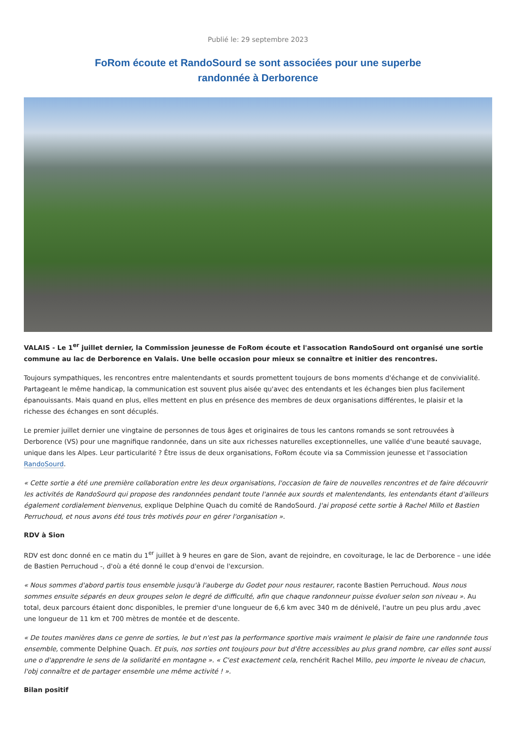Publié le: 29 septembre 2023
FoRom écoute et RandoSourd se sont associées pour une superbe
randonnée à Derborence
VALAIS - Le 1<sup>er</sup> juillet dernier, la Commission jeunesse de FoRom écoute et l'assocation RandoSourd ont organisé une sortie commune au lac de Derborence en Valais. Une belle occasion pour mieux se connaître et initier des rencontres.
Toujours sympathiques, les rencontres entre malentendants et sourds promettent toujours de bons moments d'échange et de convivialité. Partageant le même handicap, la communication est souvent plus aisée qu'avec des entendants et les échanges bien plus facilement épanouissants. Mais quand en plus, elles mettent en plus en présence des membres de deux organisations différentes, le plaisir et la richesse des échanges en sont décuplés.
Le premier juillet dernier une vingtaine de personnes de tous âges et originaires de tous les cantons romands se sont retrouvées à Derborence (VS) pour une magnifique randonnée, dans un site aux richesses naturelles exceptionnelles, une vallée d'une beauté sauvage, unique dans les Alpes. Leur particularité ? Être issus de deux organisations, FoRom écoute via sa Commission jeunesse et l'association RandoSourd.
« Cette sortie a été une première collaboration entre les deux organisations, l'occasion de faire de nouvelles rencontres et de faire découvrir les activités de RandoSourd qui propose des randonnées pendant toute l'année aux sourds et malentendants, les entendants étant d'ailleurs également cordialement bienvenus, explique Delphine Quach du comité de RandoSourd. J'ai proposé cette sortie à Rachel Millo et Bastien Perruchoud, et nous avons été tous très motivés pour en gérer l'organisation ».
RDV à Sion
RDV est donc donné en ce matin du 1<sup>er</sup> juillet à 9 heures en gare de Sion, avant de rejoindre, en covoiturage, le lac de Derborence – une idée de Bastien Perruchoud -, d'où a été donné le coup d'envoi de l'excursion.
« Nous sommes d'abord partis tous ensemble jusqu'à l'auberge du Godet pour nous restaurer, raconte Bastien Perruchoud. Nous nous sommes ensuite séparés en deux groupes selon le degré de difficulté, afin que chaque randonneur puisse évoluer selon son niveau ». Au total, deux parcours étaient donc disponibles, le premier d'une longueur de 6,6 km avec 340 m de dénivelé, l'autre un peu plus ardu ,avec une longueur de 11 km et 700 mètres de montée et de descente.
« De toutes manières dans ce genre de sorties, le but n'est pas la performance sportive mais vraiment le plaisir de faire une randonnée tous ensemble, commente Delphine Quach. Et puis, nos sorties ont toujours pour but d'être accessibles au plus grand nombre, car elles sont aussi une o d'apprendre le sens de la solidarité en montagne ». « C'est exactement cela, renchérit Rachel Millo, peu importe le niveau de chacun, l'obj connaître et de partager ensemble une même activité ! ».
Bilan positif